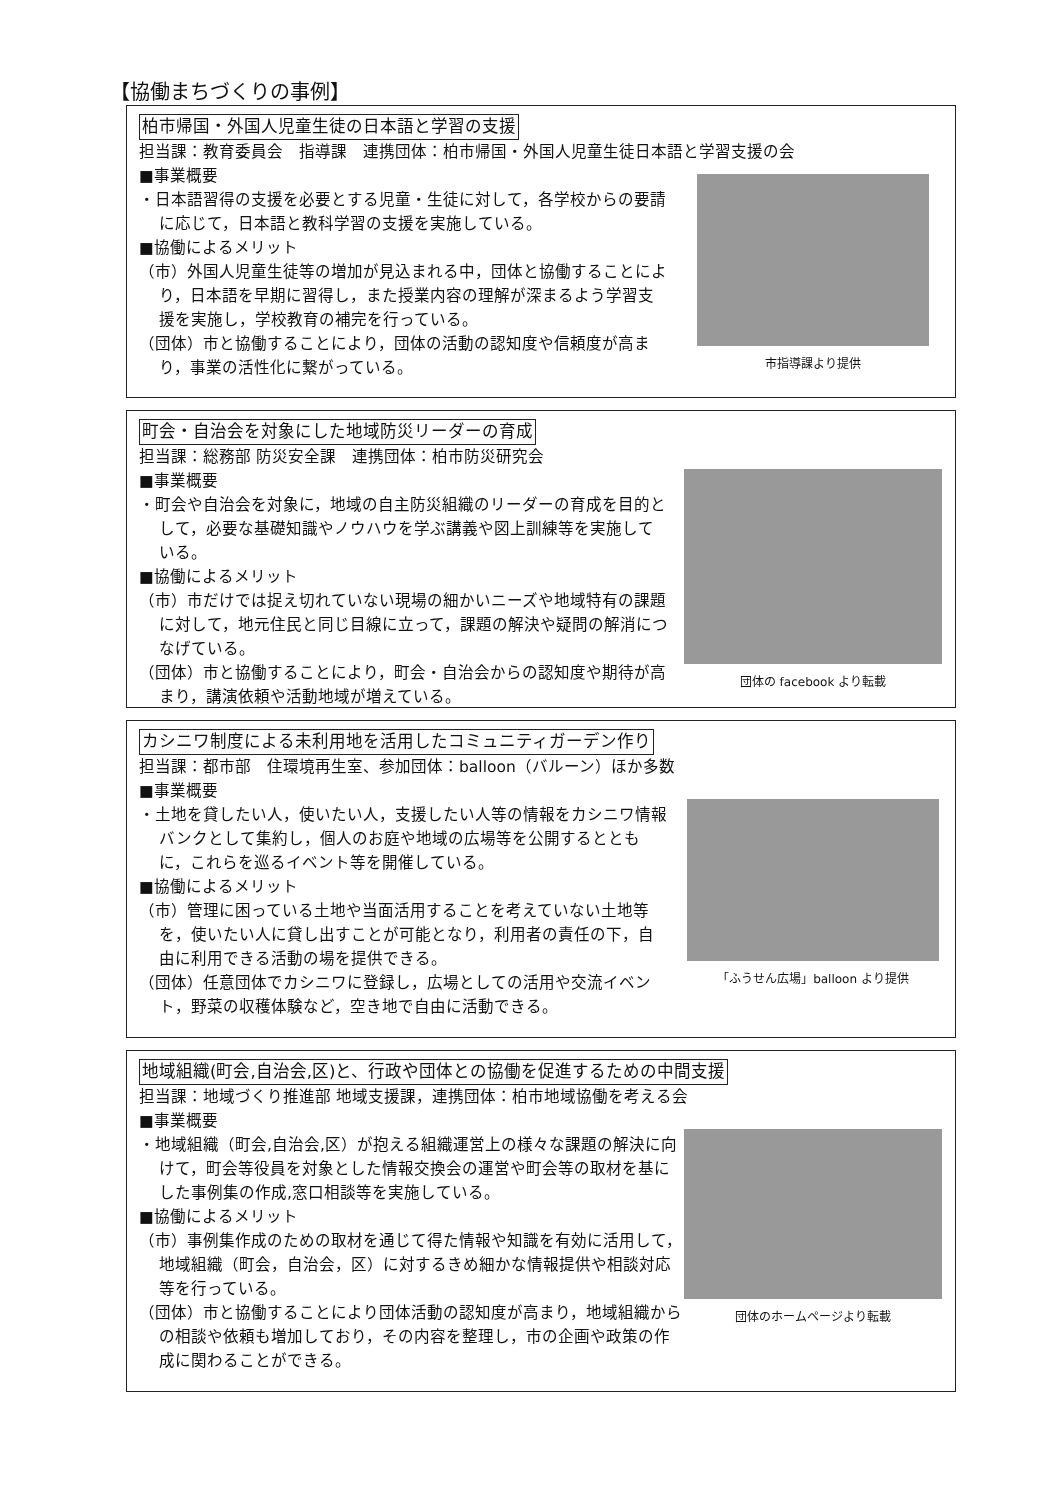【協働まちづくりの事例】
柏市帰国・外国人児童生徒の日本語と学習の支援
担当課：教育委員会　指導課　連携団体：柏市帰国・外国人児童生徒日本語と学習支援の会
■事業概要
・日本語習得の支援を必要とする児童・生徒に対して，各学校からの要請に応じて，日本語と教科学習の支援を実施している。
■協働によるメリット
（市）外国人児童生徒等の増加が見込まれる中，団体と協働することにより，日本語を早期に習得し，また授業内容の理解が深まるよう学習支援を実施し，学校教育の補完を行っている。
（団体）市と協働することにより，団体の活動の認知度や信頼度が高まり，事業の活性化に繋がっている。
市指導課より提供
町会・自治会を対象にした地域防災リーダーの育成
担当課：総務部 防災安全課　連携団体：柏市防災研究会
■事業概要
・町会や自治会を対象に，地域の自主防災組織のリーダーの育成を目的として，必要な基礎知識やノウハウを学ぶ講義や図上訓練等を実施している。
■協働によるメリット
（市）市だけでは捉え切れていない現場の細かいニーズや地域特有の課題に対して，地元住民と同じ目線に立って，課題の解決や疑問の解消につなげている。
（団体）市と協働することにより，町会・自治会からの認知度や期待が高まり，講演依頼や活動地域が増えている。
団体の facebook より転載
カシニワ制度による未利用地を活用したコミュニティガーデン作り
担当課：都市部　住環境再生室、参加団体：balloon（バルーン）ほか多数
■事業概要
・土地を貸したい人，使いたい人，支援したい人等の情報をカシニワ情報バンクとして集約し，個人のお庭や地域の広場等を公開するとともに，これらを巡るイベント等を開催している。
■協働によるメリット
（市）管理に困っている土地や当面活用することを考えていない土地等を，使いたい人に貸し出すことが可能となり，利用者の責任の下，自由に利用できる活動の場を提供できる。
（団体）任意団体でカシニワに登録し，広場としての活用や交流イベント，野菜の収穫体験など，空き地で自由に活動できる。
「ふうせん広場」balloon より提供
地域組織(町会,自治会,区)と、行政や団体との協働を促進するための中間支援
担当課：地域づくり推進部 地域支援課，連携団体：柏市地域協働を考える会
■事業概要
・地域組織（町会,自治会,区）が抱える組織運営上の様々な課題の解決に向けて，町会等役員を対象とした情報交換会の運営や町会等の取材を基にした事例集の作成,窓口相談等を実施している。
■協働によるメリット
（市）事例集作成のための取材を通じて得た情報や知識を有効に活用して，地域組織（町会，自治会，区）に対するきめ細かな情報提供や相談対応等を行っている。
（団体）市と協働することにより団体活動の認知度が高まり，地域組織からの相談や依頼も増加しており，その内容を整理し，市の企画や政策の作成に関わることができる。
団体のホームページより転載